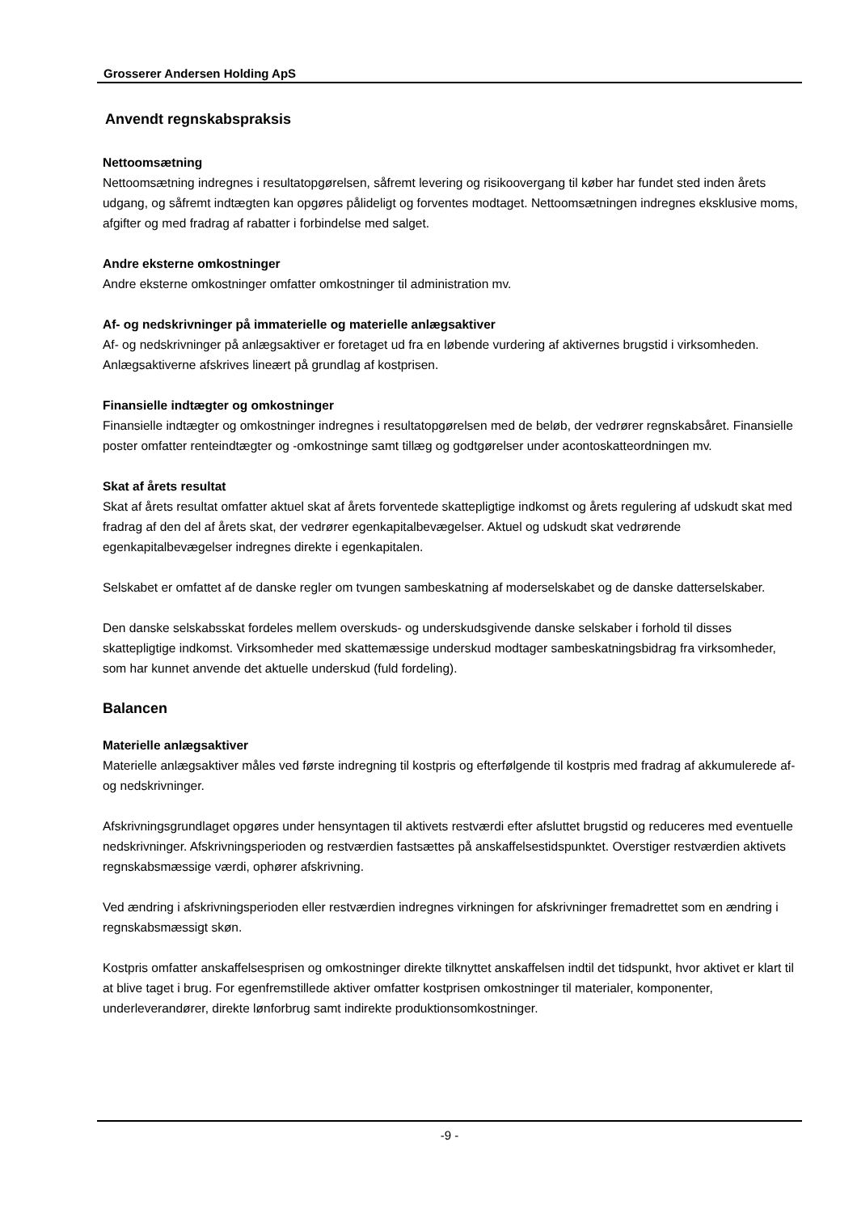Grosserer Andersen Holding ApS
Anvendt regnskabspraksis
Nettoomsætning
Nettoomsætning indregnes i resultatopgørelsen, såfremt levering og risikoovergang til køber har fundet sted inden årets udgang, og såfremt indtægten kan opgøres pålideligt og forventes modtaget. Nettoomsætningen indregnes eksklusive moms, afgifter og med fradrag af rabatter i forbindelse med salget.
Andre eksterne omkostninger
Andre eksterne omkostninger omfatter omkostninger til administration mv.
Af- og nedskrivninger på immaterielle og materielle anlægsaktiver
Af- og nedskrivninger på anlægsaktiver er foretaget ud fra en løbende vurdering af aktivernes brugstid i virksomheden. Anlægsaktiverne afskrives lineært på grundlag af kostprisen.
Finansielle indtægter og omkostninger
Finansielle indtægter og omkostninger indregnes i resultatopgørelsen med de beløb, der vedrører regnskabsåret. Finansielle poster omfatter renteindtægter og -omkostninge samt tillæg og godtgørelser under acontoskatteordningen mv.
Skat af årets resultat
Skat af årets resultat omfatter aktuel skat af årets forventede skattepligtige indkomst og årets regulering af udskudt skat med fradrag af den del af årets skat, der vedrører egenkapitalbevægelser. Aktuel og udskudt skat vedrørende egenkapitalbevægelser indregnes direkte i egenkapitalen.
Selskabet er omfattet af de danske regler om tvungen sambeskatning af moderselskabet og de danske datterselskaber.
Den danske selskabsskat fordeles mellem overskuds- og underskudsgivende danske selskaber i forhold til disses skattepligtige indkomst. Virksomheder med skattemæssige underskud modtager sambeskatningsbidrag fra virksomheder, som har kunnet anvende det aktuelle underskud (fuld fordeling).
Balancen
Materielle anlægsaktiver
Materielle anlægsaktiver måles ved første indregning til kostpris og efterfølgende til kostpris med fradrag af akkumulerede af- og nedskrivninger.
Afskrivningsgrundlaget opgøres under hensyntagen til aktivets restværdi efter afsluttet brugstid og reduceres med eventuelle nedskrivninger. Afskrivningsperioden og restværdien fastsættes på anskaffelsestidspunktet. Overstiger restværdien aktivets regnskabsmæssige værdi, ophører afskrivning.
Ved ændring i afskrivningsperioden eller restværdien indregnes virkningen for afskrivninger fremadrettet som en ændring i regnskabsmæssigt skøn.
Kostpris omfatter anskaffelsesprisen og omkostninger direkte tilknyttet anskaffelsen indtil det tidspunkt, hvor aktivet er klart til at blive taget i brug. For egenfremstillede aktiver omfatter kostprisen omkostninger til materialer, komponenter, underleverandører, direkte lønforbrug samt indirekte produktionsomkostninger.
-9 -